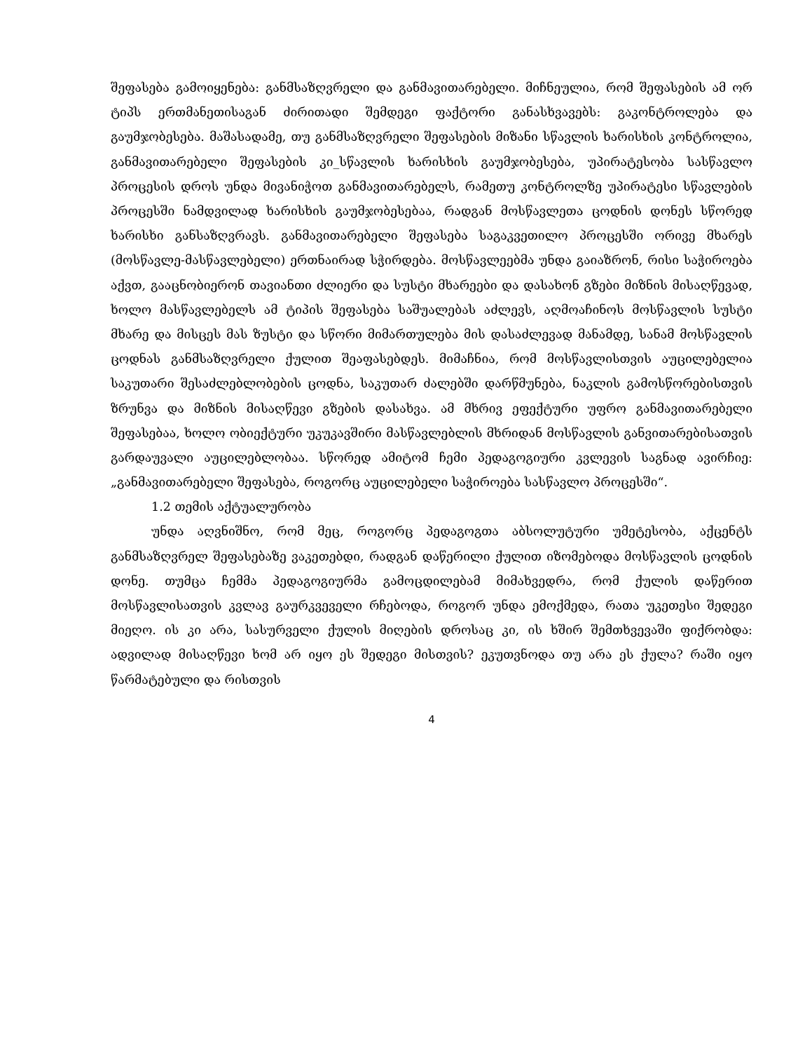შეფასება გამოიყენება: განმსაზღვრელი და განმავითარებელი. მიჩნეულია, რომ შეფასების ამ ორ ტიპს ერთმანეთისაგან ძირითადი შემდეგი ფაქტორი განასხვავებს: გაკონტროლება და გაუმჯობესება. მაშასადამე, თუ განმსაზღვრელი შეფასების მიზანი სწავლის ხარისხის კონტროლია, განმავითარებელი შეფასების კი_სწავლის ხარისხის გაუმჯობესება, უპირატესობა სასწავლო პროცესის დროს უნდა მივანიჭოთ განმავითარებელს, რამეთუ კონტროლზე უპირატესი სწავლების პროცესში ნამდვილად ხარისხის გაუმჯობესებაა, რადგან მოსწავლეთა ცოდნის დონეს სწორედ ხარისხი განსაზღვრავს. განმავითარებელი შეფასება საგაკვეთილო პროცესში ორივე მხარეს (მოსწავლე-მასწავლებელი) ერთნაირად სჭირდება. მოსწავლეებმა უნდა გაიაზრონ, რისი საჭიროება აქვთ, გააცნობიერონ თავიანთი ძლიერი და სუსტი მხარეები და დასახონ გზები მიზნის მისაღწევად, ხოლო მასწავლებელს ამ ტიპის შეფასება საშუალებას აძლევს, აღმოაჩინოს მოსწავლის სუსტი მხარე და მისცეს მას ზუსტი და სწორი მიმართულება მის დასაძლევად მანამდე, სანამ მოსწავლის ცოდნას განმსაზღვრელი ქულით შეაფასებდეს. მიმაჩნია, რომ მოსწავლისთვის აუცილებელია საკუთარი შესაძლებლობების ცოდნა, საკუთარ ძალებში დარწმუნება, ნაკლის გამოსწორებისთვის ზრუნვა და მიზნის მისაღწევი გზების დასახვა. ამ მხრივ ეფექტური უფრო განმავითარებელი შეფასებაა, ხოლო ობიექტური უკუკავშირი მასწავლებლის მხრიდან მოსწავლის განვითარებისათვის გარდაუვალი აუცილებლობაა. სწორედ ამიტომ ჩემი პედაგოგიური კვლევის საგნად ავირჩიე: „განმავითარებელი შეფასება, როგორც აუცილებელი საჭიროება სასწავლო პროცესში“.
1.2 თემის აქტუალურობა
უნდა აღვნიშნო, რომ მეც, როგორც პედაგოგთა აბსოლუტური უმეტესობა, აქცენტს განმსაზღვრელ შეფასებაზე ვაკეთებდი, რადგან დაწერილი ქულით იზომებოდა მოსწავლის ცოდნის დონე. თუმცა ჩემმა პედაგოგიურმა გამოცდილებამ მიმახვედრა, რომ ქულის დაწერით მოსწავლისათვის კვლავ გაურკვეველი რჩებოდა, როგორ უნდა ემოქმედა, რათა უკეთესი შედეგი მიეღო. ის კი არა, სასურველი ქულის მიღების დროსაც კი, ის ხშირ შემთხვევაში ფიქრობდა: ადვილად მისაღწევი ხომ არ იყო ეს შედეგი მისთვის? ეკუთვნოდა თუ არა ეს ქულა? რაში იყო წარმატებული და რისთვის
4